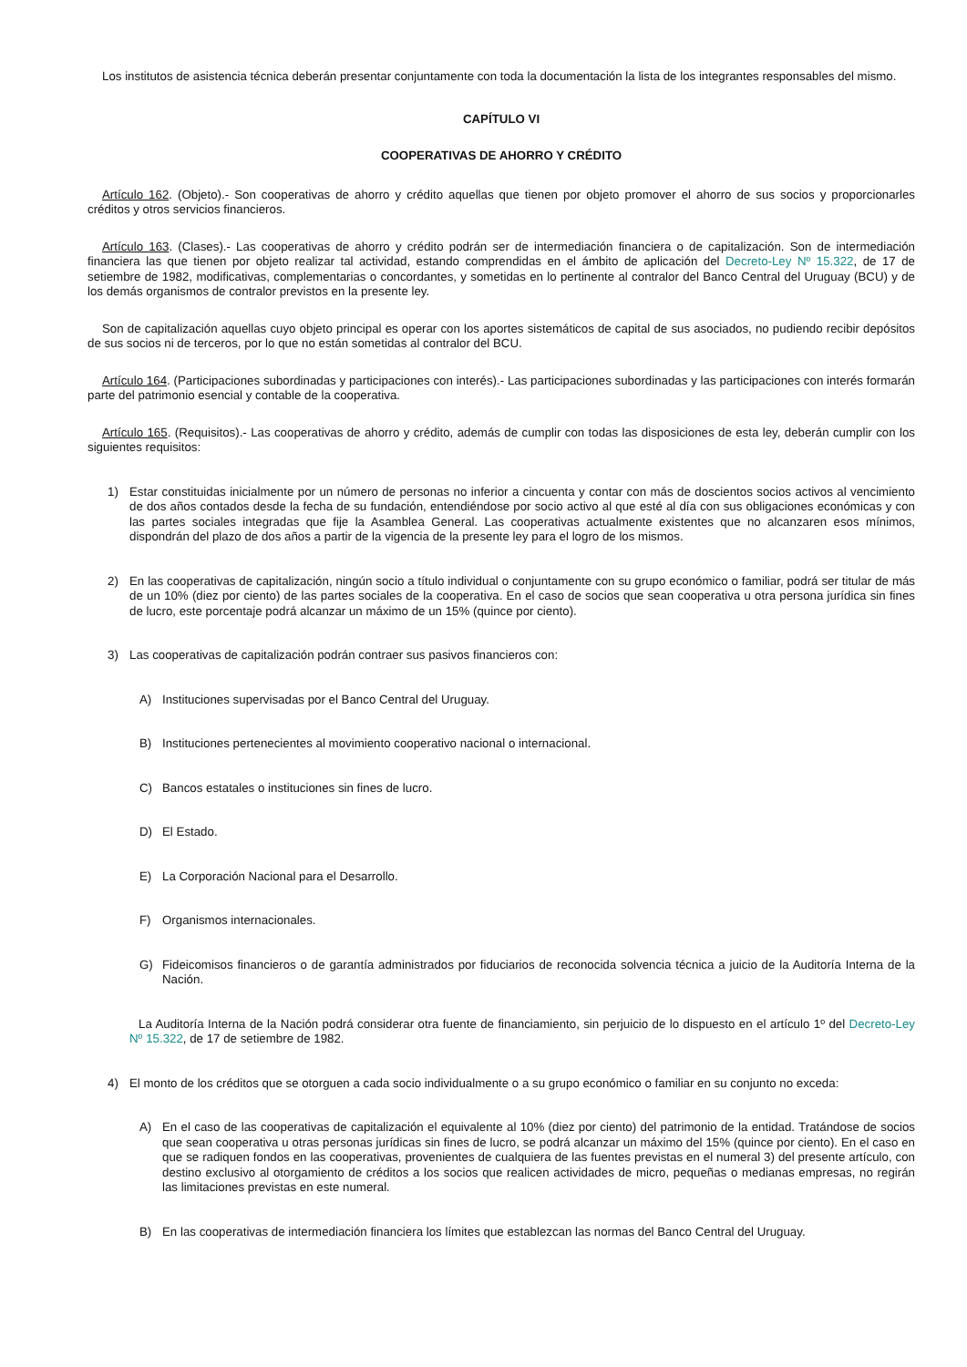Los institutos de asistencia técnica deberán presentar conjuntamente con toda la documentación la lista de los integrantes responsables del mismo.
CAPÍTULO VI
COOPERATIVAS DE AHORRO Y CRÉDITO
Artículo 162. (Objeto).- Son cooperativas de ahorro y crédito aquellas que tienen por objeto promover el ahorro de sus socios y proporcionarles créditos y otros servicios financieros.
Artículo 163. (Clases).- Las cooperativas de ahorro y crédito podrán ser de intermediación financiera o de capitalización. Son de intermediación financiera las que tienen por objeto realizar tal actividad, estando comprendidas en el ámbito de aplicación del Decreto-Ley Nº 15.322, de 17 de setiembre de 1982, modificativas, complementarias o concordantes, y sometidas en lo pertinente al contralor del Banco Central del Uruguay (BCU) y de los demás organismos de contralor previstos en la presente ley.
Son de capitalización aquellas cuyo objeto principal es operar con los aportes sistemáticos de capital de sus asociados, no pudiendo recibir depósitos de sus socios ni de terceros, por lo que no están sometidas al contralor del BCU.
Artículo 164. (Participaciones subordinadas y participaciones con interés).- Las participaciones subordinadas y las participaciones con interés formarán parte del patrimonio esencial y contable de la cooperativa.
Artículo 165. (Requisitos).- Las cooperativas de ahorro y crédito, además de cumplir con todas las disposiciones de esta ley, deberán cumplir con los siguientes requisitos:
1) Estar constituidas inicialmente por un número de personas no inferior a cincuenta y contar con más de doscientos socios activos al vencimiento de dos años contados desde la fecha de su fundación, entendiéndose por socio activo al que esté al día con sus obligaciones económicas y con las partes sociales integradas que fije la Asamblea General. Las cooperativas actualmente existentes que no alcanzaren esos mínimos, dispondrán del plazo de dos años a partir de la vigencia de la presente ley para el logro de los mismos.
2) En las cooperativas de capitalización, ningún socio a título individual o conjuntamente con su grupo económico o familiar, podrá ser titular de más de un 10% (diez por ciento) de las partes sociales de la cooperativa. En el caso de socios que sean cooperativa u otra persona jurídica sin fines de lucro, este porcentaje podrá alcanzar un máximo de un 15% (quince por ciento).
3) Las cooperativas de capitalización podrán contraer sus pasivos financieros con:
A) Instituciones supervisadas por el Banco Central del Uruguay.
B) Instituciones pertenecientes al movimiento cooperativo nacional o internacional.
C) Bancos estatales o instituciones sin fines de lucro.
D) El Estado.
E) La Corporación Nacional para el Desarrollo.
F) Organismos internacionales.
G) Fideicomisos financieros o de garantía administrados por fiduciarios de reconocida solvencia técnica a juicio de la Auditoría Interna de la Nación.
La Auditoría Interna de la Nación podrá considerar otra fuente de financiamiento, sin perjuicio de lo dispuesto en el artículo 1º del Decreto-Ley Nº 15.322, de 17 de setiembre de 1982.
4) El monto de los créditos que se otorguen a cada socio individualmente o a su grupo económico o familiar en su conjunto no exceda:
A) En el caso de las cooperativas de capitalización el equivalente al 10% (diez por ciento) del patrimonio de la entidad. Tratándose de socios que sean cooperativa u otras personas jurídicas sin fines de lucro, se podrá alcanzar un máximo del 15% (quince por ciento). En el caso en que se radiquen fondos en las cooperativas, provenientes de cualquiera de las fuentes previstas en el numeral 3) del presente artículo, con destino exclusivo al otorgamiento de créditos a los socios que realicen actividades de micro, pequeñas o medianas empresas, no regirán las limitaciones previstas en este numeral.
B) En las cooperativas de intermediación financiera los límites que establezcan las normas del Banco Central del Uruguay.